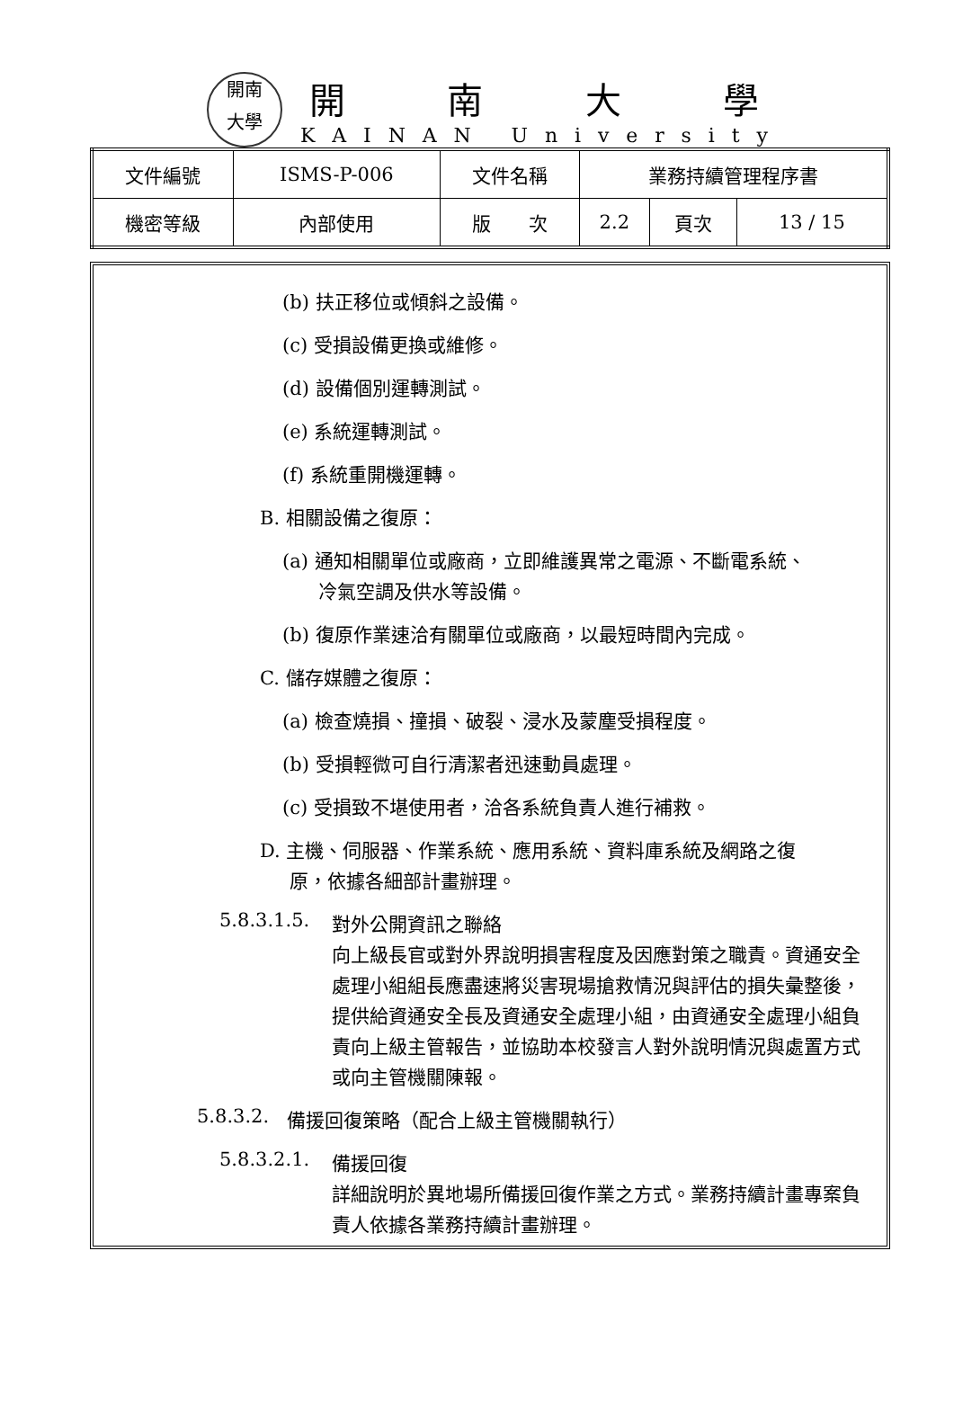開南
大學
開南大學
KAINAN University
| 文件編號 | ISMS-P-006 | 文件名稱 | 業務持續管理程序書 | | |
| 機密等級 | 內部使用 | 版 次 | 2.2 | 頁次 | 13 / 15 |
(b) 扶正移位或傾斜之設備。
(c) 受損設備更換或維修。
(d) 設備個別運轉測試。
(e) 系統運轉測試。
(f) 系統重開機運轉。
B. 相關設備之復原：
(a) 通知相關單位或廠商，立即維護異常之電源、不斷電系統、
冷氣空調及供水等設備。
(b) 復原作業速洽有關單位或廠商，以最短時間內完成。
C. 儲存媒體之復原：
(a) 檢查燒損、撞損、破裂、浸水及蒙塵受損程度。
(b) 受損輕微可自行清潔者迅速動員處理。
(c) 受損致不堪使用者，洽各系統負責人進行補救。
D. 主機、伺服器、作業系統、應用系統、資料庫系統及網路之復
原，依據各細部計畫辦理。
5.8.3.1.5.
對外公開資訊之聯絡
向上級長官或對外界說明損害程度及因應對策之職責。資通安全處理小組組長應盡速將災害現場搶救情況與評估的損失彙整後，提供給資通安全長及資通安全處理小組，由資通安全處理小組負責向上級主管報告，並協助本校發言人對外說明情況與處置方式或向主管機關陳報。
5.8.3.2.
備援回復策略（配合上級主管機關執行）
5.8.3.2.1.
備援回復
詳細說明於異地場所備援回復作業之方式。業務持續計畫專案負責人依據各業務持續計畫辦理。